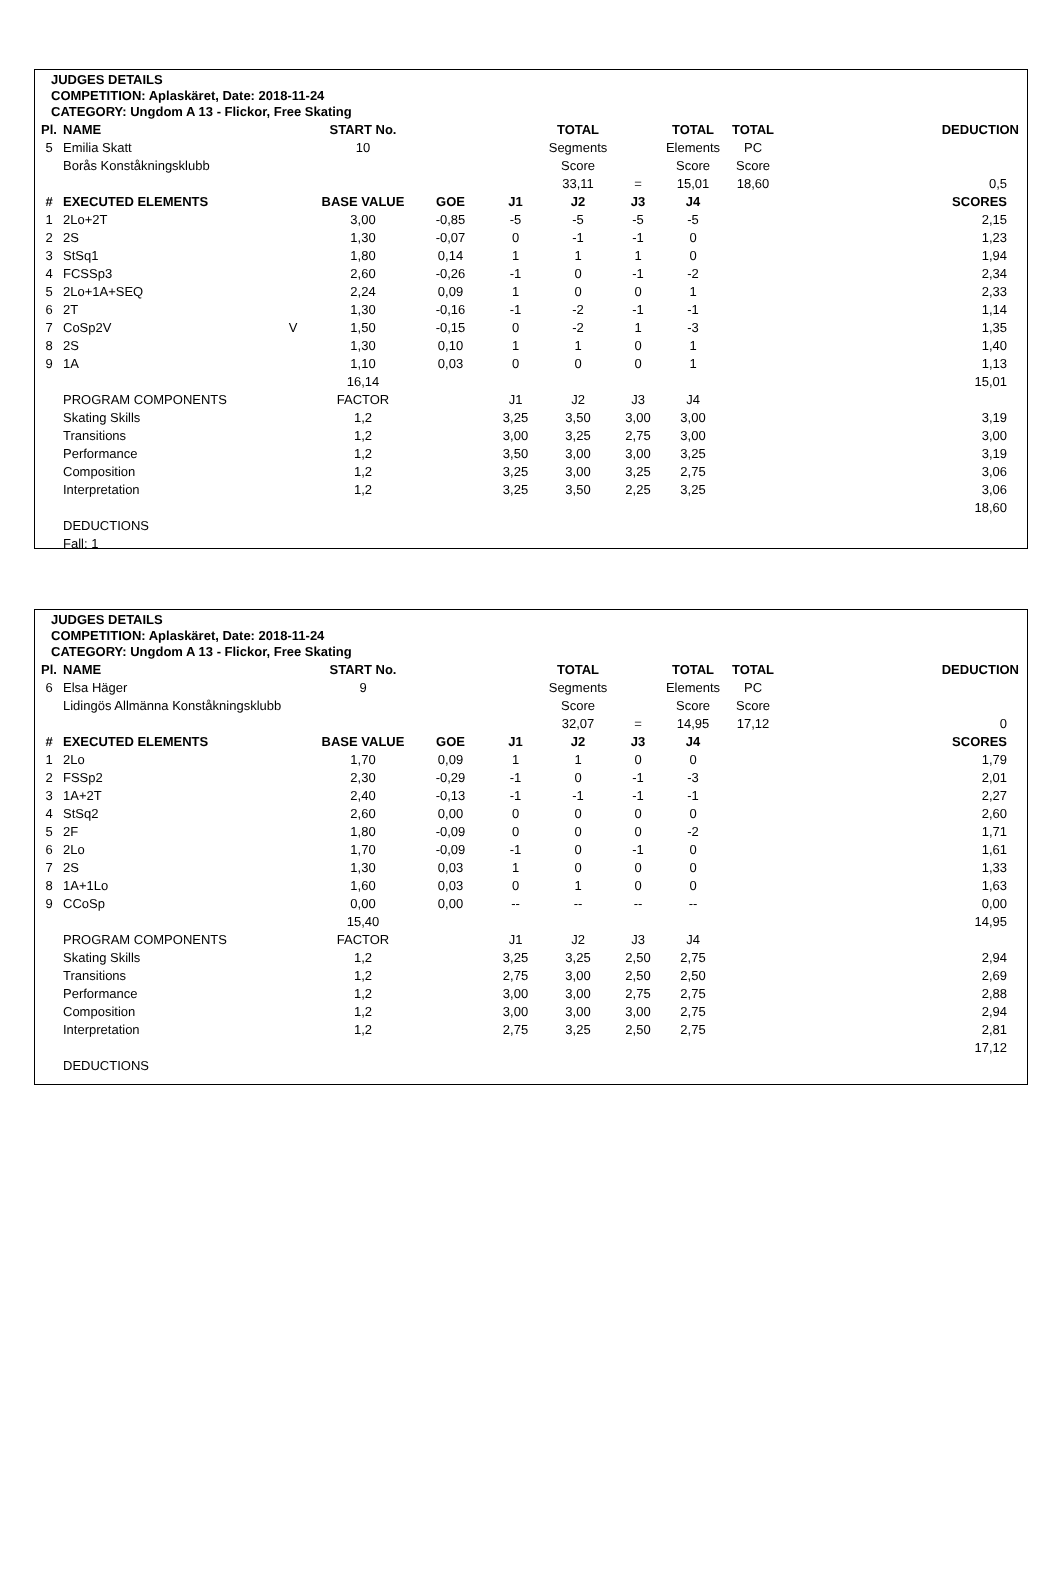JUDGES DETAILS
COMPETITION: Aplaskäret, Date: 2018-11-24
CATEGORY: Ungdom A 13 - Flickor, Free Skating
| Pl. | NAME | | START No. | | | TOTAL | | TOTAL | TOTAL | DEDUCTION |
| --- | --- | --- | --- | --- | --- | --- | --- | --- | --- | --- |
| 5 | Emilia Skatt | | 10 | | | Segments | | Elements | PC | |
| | Borås Konståkningsklubb | | | | | Score | | Score | Score | |
| | | | | | | 33,11 | = | 15,01 | 18,60 | 0,5 |
| # | EXECUTED ELEMENTS | | BASE VALUE | GOE | J1 | J2 | J3 | J4 | | SCORES |
| 1 | 2Lo+2T | | 3,00 | -0,85 | -5 | -5 | -5 | -5 | | 2,15 |
| 2 | 2S | | 1,30 | -0,07 | 0 | -1 | -1 | 0 | | 1,23 |
| 3 | StSq1 | | 1,80 | 0,14 | 1 | 1 | 1 | 0 | | 1,94 |
| 4 | FCSSp3 | | 2,60 | -0,26 | -1 | 0 | -1 | -2 | | 2,34 |
| 5 | 2Lo+1A+SEQ | | 2,24 | 0,09 | 1 | 0 | 0 | 1 | | 2,33 |
| 6 | 2T | | 1,30 | -0,16 | -1 | -2 | -1 | -1 | | 1,14 |
| 7 | CoSp2V | V | 1,50 | -0,15 | 0 | -2 | 1 | -3 | | 1,35 |
| 8 | 2S | | 1,30 | 0,10 | 1 | 1 | 0 | 1 | | 1,40 |
| 9 | 1A | | 1,10 | 0,03 | 0 | 0 | 0 | 1 | | 1,13 |
| | | | 16,14 | | | | | | | 15,01 |
| | PROGRAM COMPONENTS | | FACTOR | | J1 | J2 | J3 | J4 | | |
| | Skating Skills | | 1,2 | | 3,25 | 3,50 | 3,00 | 3,00 | | 3,19 |
| | Transitions | | 1,2 | | 3,00 | 3,25 | 2,75 | 3,00 | | 3,00 |
| | Performance | | 1,2 | | 3,50 | 3,00 | 3,00 | 3,25 | | 3,19 |
| | Composition | | 1,2 | | 3,25 | 3,00 | 3,25 | 2,75 | | 3,06 |
| | Interpretation | | 1,2 | | 3,25 | 3,50 | 2,25 | 3,25 | | 3,06 |
| | | | | | | | | | | 18,60 |
| | DEDUCTIONS | | | | | | | | | |
| | Fall: 1 | | | | | | | | | |
JUDGES DETAILS
COMPETITION: Aplaskäret, Date: 2018-11-24
CATEGORY: Ungdom A 13 - Flickor, Free Skating
| Pl. | NAME | | START No. | | | TOTAL | | TOTAL | TOTAL | DEDUCTION |
| --- | --- | --- | --- | --- | --- | --- | --- | --- | --- | --- |
| 6 | Elsa Häger | | 9 | | | Segments | | Elements | PC | |
| | Lidingös Allmänna Konståkningsklubb | | | | | Score | | Score | Score | |
| | | | | | | 32,07 | = | 14,95 | 17,12 | 0 |
| # | EXECUTED ELEMENTS | | BASE VALUE | GOE | J1 | J2 | J3 | J4 | | SCORES |
| 1 | 2Lo | | 1,70 | 0,09 | 1 | 1 | 0 | 0 | | 1,79 |
| 2 | FSSp2 | | 2,30 | -0,29 | -1 | 0 | -1 | -3 | | 2,01 |
| 3 | 1A+2T | | 2,40 | -0,13 | -1 | -1 | -1 | -1 | | 2,27 |
| 4 | StSq2 | | 2,60 | 0,00 | 0 | 0 | 0 | 0 | | 2,60 |
| 5 | 2F | | 1,80 | -0,09 | 0 | 0 | 0 | -2 | | 1,71 |
| 6 | 2Lo | | 1,70 | -0,09 | -1 | 0 | -1 | 0 | | 1,61 |
| 7 | 2S | | 1,30 | 0,03 | 1 | 0 | 0 | 0 | | 1,33 |
| 8 | 1A+1Lo | | 1,60 | 0,03 | 0 | 1 | 0 | 0 | | 1,63 |
| 9 | CCoSp | | 0,00 | 0,00 | -- | -- | -- | -- | | 0,00 |
| | | | 15,40 | | | | | | | 14,95 |
| | PROGRAM COMPONENTS | | FACTOR | | J1 | J2 | J3 | J4 | | |
| | Skating Skills | | 1,2 | | 3,25 | 3,25 | 2,50 | 2,75 | | 2,94 |
| | Transitions | | 1,2 | | 2,75 | 3,00 | 2,50 | 2,50 | | 2,69 |
| | Performance | | 1,2 | | 3,00 | 3,00 | 2,75 | 2,75 | | 2,88 |
| | Composition | | 1,2 | | 3,00 | 3,00 | 3,00 | 2,75 | | 2,94 |
| | Interpretation | | 1,2 | | 2,75 | 3,25 | 2,50 | 2,75 | | 2,81 |
| | | | | | | | | | | 17,12 |
| | DEDUCTIONS | | | | | | | | | |